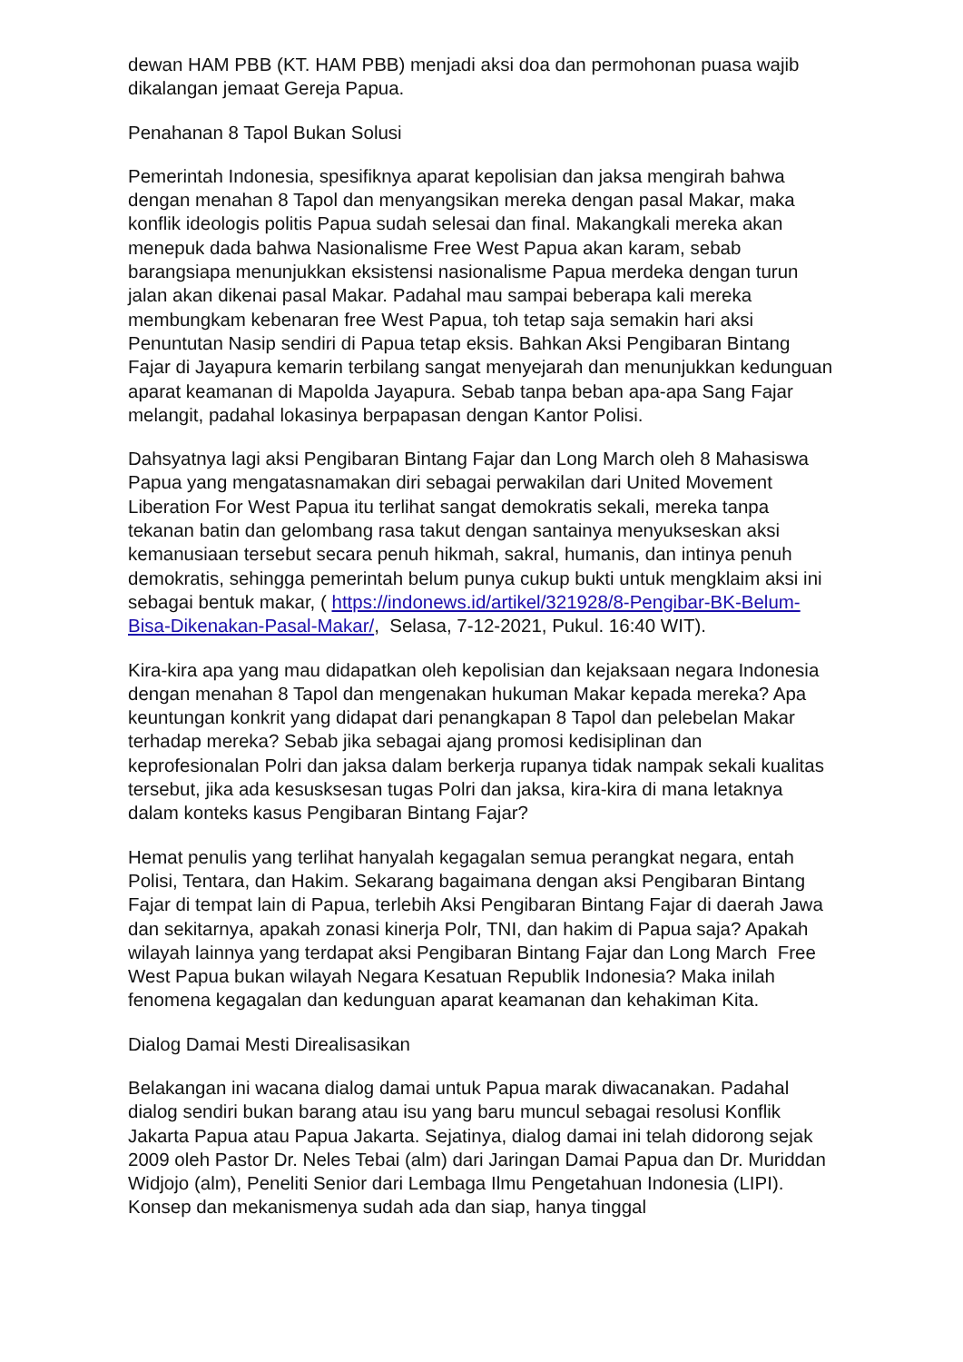dewan HAM PBB (KT. HAM PBB) menjadi aksi doa dan permohonan puasa wajib dikalangan jemaat Gereja Papua.
Penahanan 8 Tapol Bukan Solusi
Pemerintah Indonesia, spesifiknya aparat kepolisian dan jaksa mengirah bahwa dengan menahan 8 Tapol dan menyangsikan mereka dengan pasal Makar, maka konflik ideologis politis Papua sudah selesai dan final. Makangkali mereka akan menepuk dada bahwa Nasionalisme Free West Papua akan karam, sebab barangsiapa menunjukkan eksistensi nasionalisme Papua merdeka dengan turun jalan akan dikenai pasal Makar. Padahal mau sampai beberapa kali mereka membungkam kebenaran free West Papua, toh tetap saja semakin hari aksi Penuntutan Nasip sendiri di Papua tetap eksis. Bahkan Aksi Pengibaran Bintang Fajar di Jayapura kemarin terbilang sangat menyejarah dan menunjukkan kedunguan aparat keamanan di Mapolda Jayapura. Sebab tanpa beban apa-apa Sang Fajar melangit, padahal lokasinya berpapasan dengan Kantor Polisi.
Dahsyatnya lagi aksi Pengibaran Bintang Fajar dan Long March oleh 8 Mahasiswa Papua yang mengatasnamakan diri sebagai perwakilan dari United Movement Liberation For West Papua itu terlihat sangat demokratis sekali, mereka tanpa tekanan batin dan gelombang rasa takut dengan santainya menyukseskan aksi kemanusiaan tersebut secara penuh hikmah, sakral, humanis, dan intinya penuh demokratis, sehingga pemerintah belum punya cukup bukti untuk mengklaim aksi ini sebagai bentuk makar, ( https://indonews.id/artikel/321928/8-Pengibar-BK-Belum-Bisa-Dikenakan-Pasal-Makar/, Selasa, 7-12-2021, Pukul. 16:40 WIT).
Kira-kira apa yang mau didapatkan oleh kepolisian dan kejaksaan negara Indonesia dengan menahan 8 Tapol dan mengenakan hukuman Makar kepada mereka? Apa keuntungan konkrit yang didapat dari penangkapan 8 Tapol dan pelebelan Makar terhadap mereka? Sebab jika sebagai ajang promosi kedisiplinan dan keprofesionalan Polri dan jaksa dalam berkerja rupanya tidak nampak sekali kualitas tersebut, jika ada kesusksesan tugas Polri dan jaksa, kira-kira di mana letaknya dalam konteks kasus Pengibaran Bintang Fajar?
Hemat penulis yang terlihat hanyalah kegagalan semua perangkat negara, entah Polisi, Tentara, dan Hakim. Sekarang bagaimana dengan aksi Pengibaran Bintang Fajar di tempat lain di Papua, terlebih Aksi Pengibaran Bintang Fajar di daerah Jawa dan sekitarnya, apakah zonasi kinerja Polr, TNI, dan hakim di Papua saja? Apakah wilayah lainnya yang terdapat aksi Pengibaran Bintang Fajar dan Long March Free West Papua bukan wilayah Negara Kesatuan Republik Indonesia? Maka inilah fenomena kegagalan dan kedunguan aparat keamanan dan kehakiman Kita.
Dialog Damai Mesti Direalisasikan
Belakangan ini wacana dialog damai untuk Papua marak diwacanakan. Padahal dialog sendiri bukan barang atau isu yang baru muncul sebagai resolusi Konflik Jakarta Papua atau Papua Jakarta. Sejatinya, dialog damai ini telah didorong sejak 2009 oleh Pastor Dr. Neles Tebai (alm) dari Jaringan Damai Papua dan Dr. Muriddan Widjojo (alm), Peneliti Senior dari Lembaga Ilmu Pengetahuan Indonesia (LIPI). Konsep dan mekanismenya sudah ada dan siap, hanya tinggal